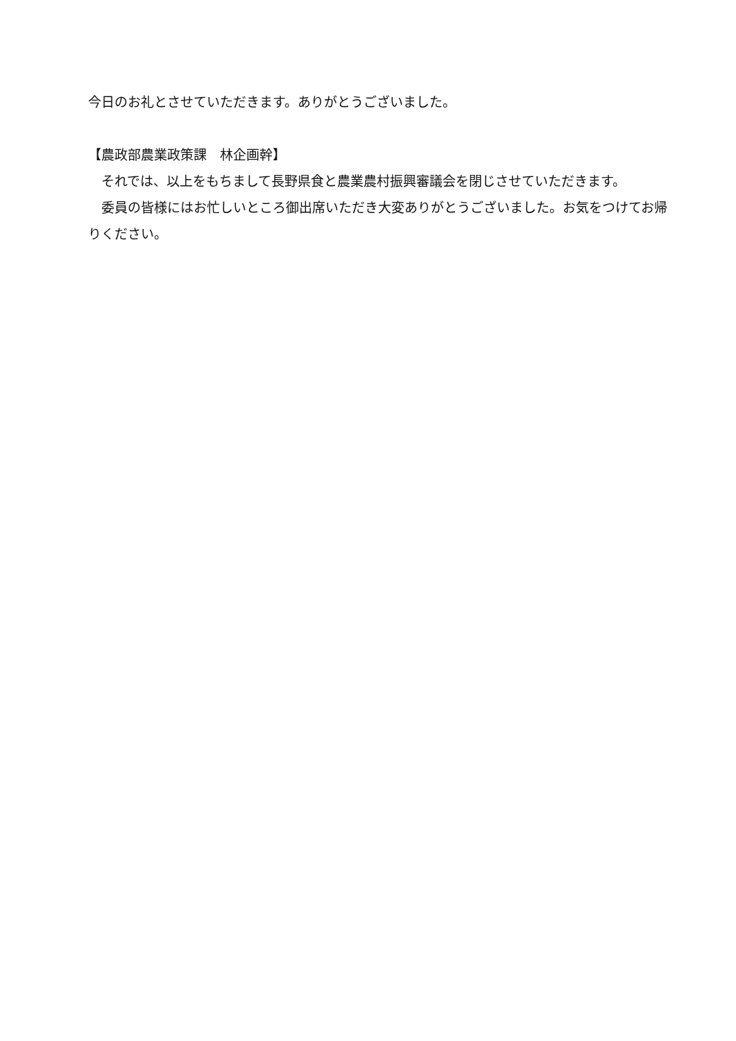今日のお礼とさせていただきます。ありがとうございました。
【農政部農業政策課　林企画幹】
　それでは、以上をもちまして長野県食と農業農村振興審議会を閉じさせていただきます。
　委員の皆様にはお忙しいところ御出席いただき大変ありがとうございました。お気をつけてお帰りください。